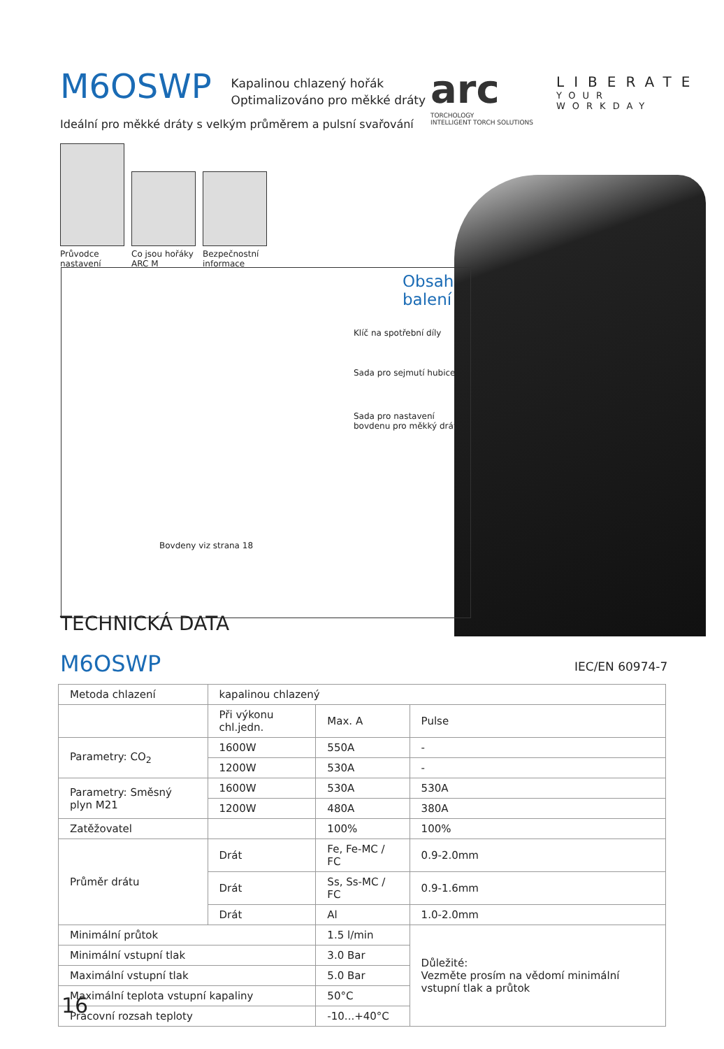M6OSWP Kapalinou chlazený hořák
Optimalizováno pro měkké dráty
arc
TORCHOLOGY
INTELLIGENT TORCH SOLUTIONS
LIBERATE
YOUR WORKDAY
Ideální pro měkké dráty s velkým průměrem a pulsní svařování
Průvodce nastavení
Co jsou hořáky ARC M
Bezpečnostní informace
Obsah
balení
Klíč na spotřební díly
Sada pro sejmutí hubice
Sada pro nastavení
bovdenu pro měkký drát
Bovdeny viz strana 18
TECHNICKÁ DATA
M6OSWP IEC/EN 60974-7
| Metoda chlazení | kapalinou chlazený | | | |
| | Při výkonu chl.jedn. | Max. A | Pulse | |
| Parametry: CO<sub>2</sub> | 1600W | 550A | - | |
| | 1200W | 530A | - | |
| Parametry: Směsný plyn M21 | 1600W | 530A | 530A | |
| | 1200W | 480A | 380A | |
| Zatěžovatel | | 100% | 100% | |
| Průměr drátu | Drát | Fe, Fe-MC / FC | | 0.9-2.0mm |
| | Drát | Ss, Ss-MC / FC | | 0.9-1.6mm |
| | Drát | Al | | 1.0-2.0mm |
| Minimální průtok | | 1.5 l/min | Důležité: Vezměte prosím na vědomí minimální vstupní tlak a průtok | |
| Minimální vstupní tlak | | 3.0 Bar | | |
| Maximální vstupní tlak | | 5.0 Bar | | |
| Maximální teplota vstupní kapaliny | | 50°C | | |
| Pracovní rozsah teploty | | -10...+40°C | | |
16